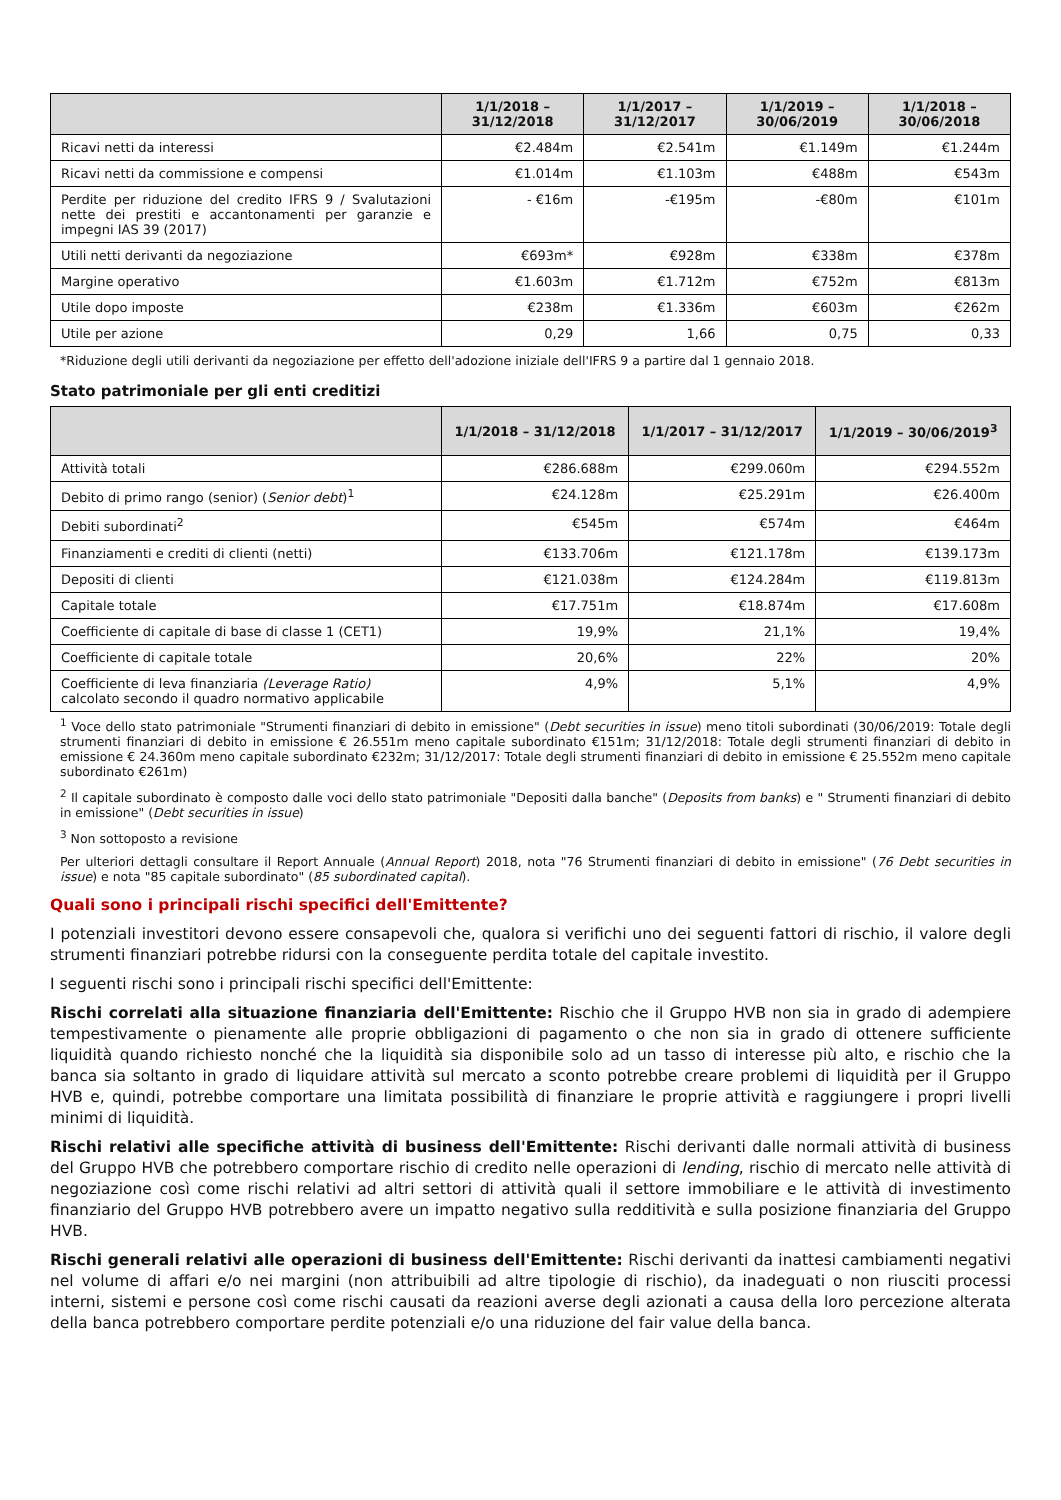| | 1/1/2018 – 31/12/2018 | 1/1/2017 – 31/12/2017 | 1/1/2019 – 30/06/2019 | 1/1/2018 – 30/06/2018 |
| --- | --- | --- | --- | --- |
| Ricavi netti da interessi | €2.484m | €2.541m | €1.149m | €1.244m |
| Ricavi netti da commissione e compensi | €1.014m | €1.103m | €488m | €543m |
| Perdite per riduzione del credito IFRS 9 / Svalutazioni nette dei prestiti e accantonamenti per garanzie e impegni IAS 39 (2017) | - €16m | -€195m | -€80m | €101m |
| Utili netti derivanti da negoziazione | €693m* | €928m | €338m | €378m |
| Margine operativo | €1.603m | €1.712m | €752m | €813m |
| Utile dopo imposte | €238m | €1.336m | €603m | €262m |
| Utile per azione | 0,29 | 1,66 | 0,75 | 0,33 |
*Riduzione degli utili derivanti da negoziazione per effetto dell'adozione iniziale dell'IFRS 9 a partire dal 1 gennaio 2018.
Stato patrimoniale per gli enti creditizi
| | 1/1/2018 – 31/12/2018 | 1/1/2017 – 31/12/2017 | 1/1/2019 – 30/06/2019<sup>3</sup> |
| --- | --- | --- | --- |
| Attività totali | €286.688m | €299.060m | €294.552m |
| Debito di primo rango (senior) ( Senior debt )<sup>1</sup> | €24.128m | €25.291m | €26.400m |
| Debiti subordinati<sup>2</sup> | €545m | €574m | €464m |
| Finanziamenti e crediti di clienti (netti) | €133.706m | €121.178m | €139.173m |
| Depositi di clienti | €121.038m | €124.284m | €119.813m |
| Capitale totale | €17.751m | €18.874m | €17.608m |
| Coefficiente di capitale di base di classe 1 (CET1) | 19,9% | 21,1% | 19,4% |
| Coefficiente di capitale totale | 20,6% | 22% | 20% |
| Coefficiente di leva finanziaria (Leverage Ratio) calcolato secondo il quadro normativo applicabile | 4,9% | 5,1% | 4,9% |
<sup>1</sup> Voce dello stato patrimoniale "Strumenti finanziari di debito in emissione" (Debt securities in issue) meno titoli subordinati (30/06/2019: Totale degli strumenti finanziari di debito in emissione € 26.551m meno capitale subordinato €151m; 31/12/2018: Totale degli strumenti finanziari di debito in emissione € 24.360m meno capitale subordinato €232m; 31/12/2017: Totale degli strumenti finanziari di debito in emissione € 25.552m meno capitale subordinato €261m)
<sup>2</sup> Il capitale subordinato è composto dalle voci dello stato patrimoniale "Depositi dalla banche" (Deposits from banks) e " Strumenti finanziari di debito in emissione" (Debt securities in issue)
<sup>3</sup> Non sottoposto a revisione
Per ulteriori dettagli consultare il Report Annuale (Annual Report) 2018, nota "76 Strumenti finanziari di debito in emissione" (76 Debt securities in issue) e nota "85 capitale subordinato" (85 subordinated capital).
Quali sono i principali rischi specifici dell'Emittente?
I potenziali investitori devono essere consapevoli che, qualora si verifichi uno dei seguenti fattori di rischio, il valore degli strumenti finanziari potrebbe ridursi con la conseguente perdita totale del capitale investito.
I seguenti rischi sono i principali rischi specifici dell'Emittente:
Rischi correlati alla situazione finanziaria dell'Emittente: Rischio che il Gruppo HVB non sia in grado di adempiere tempestivamente o pienamente alle proprie obbligazioni di pagamento o che non sia in grado di ottenere sufficiente liquidità quando richiesto nonché che la liquidità sia disponibile solo ad un tasso di interesse più alto, e rischio che la banca sia soltanto in grado di liquidare attività sul mercato a sconto potrebbe creare problemi di liquidità per il Gruppo HVB e, quindi, potrebbe comportare una limitata possibilità di finanziare le proprie attività e raggiungere i propri livelli minimi di liquidità.
Rischi relativi alle specifiche attività di business dell'Emittente: Rischi derivanti dalle normali attività di business del Gruppo HVB che potrebbero comportare rischio di credito nelle operazioni di lending, rischio di mercato nelle attività di negoziazione così come rischi relativi ad altri settori di attività quali il settore immobiliare e le attività di investimento finanziario del Gruppo HVB potrebbero avere un impatto negativo sulla redditività e sulla posizione finanziaria del Gruppo HVB.
Rischi generali relativi alle operazioni di business dell'Emittente: Rischi derivanti da inattesi cambiamenti negativi nel volume di affari e/o nei margini (non attribuibili ad altre tipologie di rischio), da inadeguati o non riusciti processi interni, sistemi e persone così come rischi causati da reazioni averse degli azionati a causa della loro percezione alterata della banca potrebbero comportare perdite potenziali e/o una riduzione del fair value della banca.